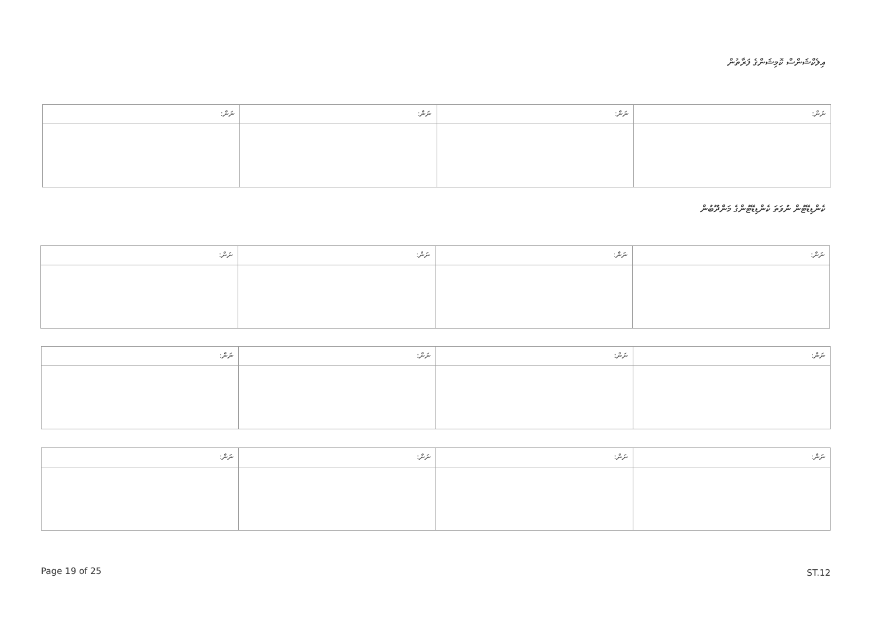އިލެކްޝަންސް ކޮމިޝަންގެ ފަރާތުން
| ނަން: | ނަން: | ނަން: | ނަން: |
| --- | --- | --- | --- |
ކެންޑިޑޭޓުން ނުވަތަ ކެންޑިޑޭޓުންގެ މަންދޫބުން
| ނަން: | ނަން: | ނަން: | ނަން: |
| --- | --- | --- | --- |
| ނަން: | ނަން: | ނަން: | ނަން: |
| --- | --- | --- | --- |
| ނަން: | ނަން: | ނަން: | ނަން: |
| --- | --- | --- | --- |
Page 19 of 25 ST.12